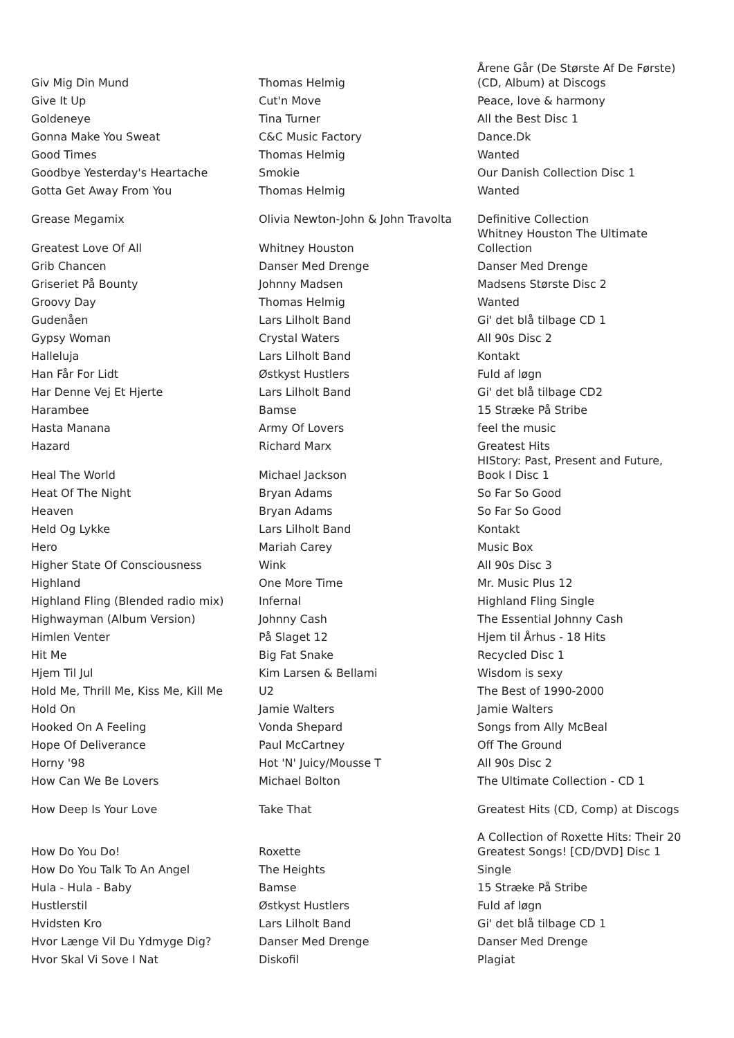| Giv Mig Din Mund | Thomas Helmig | Årene Går (De Største Af De Første) (CD, Album) at Discogs |
| Give It Up | Cut'n Move | Peace, love & harmony |
| Goldeneye | Tina Turner | All the Best Disc 1 |
| Gonna Make You Sweat | C&C Music Factory | Dance.Dk |
| Good Times | Thomas Helmig | Wanted |
| Goodbye Yesterday's Heartache | Smokie | Our Danish Collection Disc 1 |
| Gotta Get Away From You | Thomas Helmig | Wanted |
| Grease Megamix | Olivia Newton-John & John Travolta | Definitive Collection |
| Greatest Love Of All | Whitney Houston | Whitney Houston The Ultimate Collection |
| Grib Chancen | Danser Med Drenge | Danser Med Drenge |
| Griseriet På Bounty | Johnny Madsen | Madsens Største Disc 2 |
| Groovy Day | Thomas Helmig | Wanted |
| Gudenåen | Lars Lilholt Band | Gi' det blå tilbage CD 1 |
| Gypsy Woman | Crystal Waters | All 90s Disc 2 |
| Halleluja | Lars Lilholt Band | Kontakt |
| Han Får For Lidt | Østkyst Hustlers | Fuld af løgn |
| Har Denne Vej Et Hjerte | Lars Lilholt Band | Gi' det blå tilbage CD2 |
| Harambee | Bamse | 15 Stræke På Stribe |
| Hasta Manana | Army Of Lovers | feel the music |
| Hazard | Richard Marx | Greatest Hits |
| Heal The World | Michael Jackson | HIStory: Past, Present and Future, Book I Disc 1 |
| Heat Of The Night | Bryan Adams | So Far So Good |
| Heaven | Bryan Adams | So Far So Good |
| Held Og Lykke | Lars Lilholt Band | Kontakt |
| Hero | Mariah Carey | Music Box |
| Higher State Of Consciousness | Wink | All 90s Disc 3 |
| Highland | One More Time | Mr. Music Plus 12 |
| Highland Fling (Blended radio mix) | Infernal | Highland Fling Single |
| Highwayman (Album Version) | Johnny Cash | The Essential Johnny Cash |
| Himlen Venter | På Slaget 12 | Hjem til Århus - 18 Hits |
| Hit Me | Big Fat Snake | Recycled Disc 1 |
| Hjem Til Jul | Kim Larsen & Bellami | Wisdom is sexy |
| Hold Me, Thrill Me, Kiss Me, Kill Me | U2 | The Best of 1990-2000 |
| Hold On | Jamie Walters | Jamie Walters |
| Hooked On A Feeling | Vonda Shepard | Songs from Ally McBeal |
| Hope Of Deliverance | Paul McCartney | Off The Ground |
| Horny '98 | Hot 'N' Juicy/Mousse T | All 90s Disc 2 |
| How Can We Be Lovers | Michael Bolton | The Ultimate Collection - CD 1 |
| How Deep Is Your Love | Take That | Greatest Hits (CD, Comp) at Discogs |
| How Do You Do! | Roxette | A Collection of Roxette Hits: Their 20 Greatest Songs! [CD/DVD] Disc 1 |
| How Do You Talk To An Angel | The Heights | Single |
| Hula - Hula - Baby | Bamse | 15 Stræke På Stribe |
| Hustlerstil | Østkyst Hustlers | Fuld af løgn |
| Hvidsten Kro | Lars Lilholt Band | Gi' det blå tilbage CD 1 |
| Hvor Længe Vil Du Ydmyge Dig? | Danser Med Drenge | Danser Med Drenge |
| Hvor Skal Vi Sove I Nat | Diskofil | Plagiat |